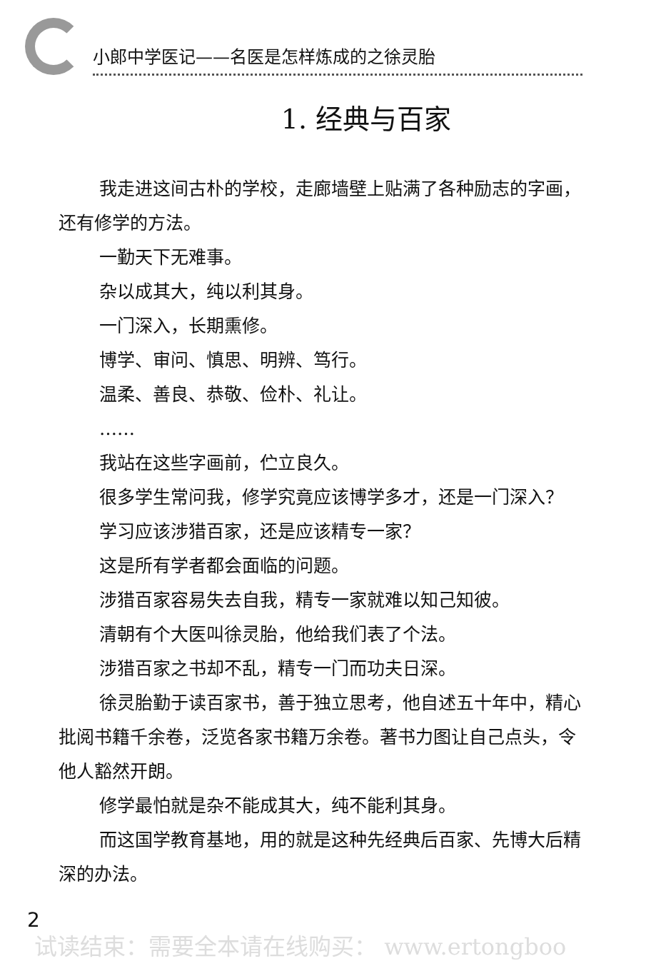小郎中学医记——名医是怎样炼成的之徐灵胎
1. 经典与百家
我走进这间古朴的学校，走廊墙壁上贴满了各种励志的字画，还有修学的方法。
一勤天下无难事。
杂以成其大，纯以利其身。
一门深入，长期熏修。
博学、审问、慎思、明辨、笃行。
温柔、善良、恭敬、俭朴、礼让。
……
我站在这些字画前，伫立良久。
很多学生常问我，修学究竟应该博学多才，还是一门深入？
学习应该涉猎百家，还是应该精专一家？
这是所有学者都会面临的问题。
涉猎百家容易失去自我，精专一家就难以知己知彼。
清朝有个大医叫徐灵胎，他给我们表了个法。
涉猎百家之书却不乱，精专一门而功夫日深。
徐灵胎勤于读百家书，善于独立思考，他自述五十年中，精心批阅书籍千余卷，泛览各家书籍万余卷。著书力图让自己点头，令他人豁然开朗。
修学最怕就是杂不能成其大，纯不能利其身。
而这国学教育基地，用的就是这种先经典后百家、先博大后精深的办法。
2
试读结束：需要全本请在线购买： www.ertongboo